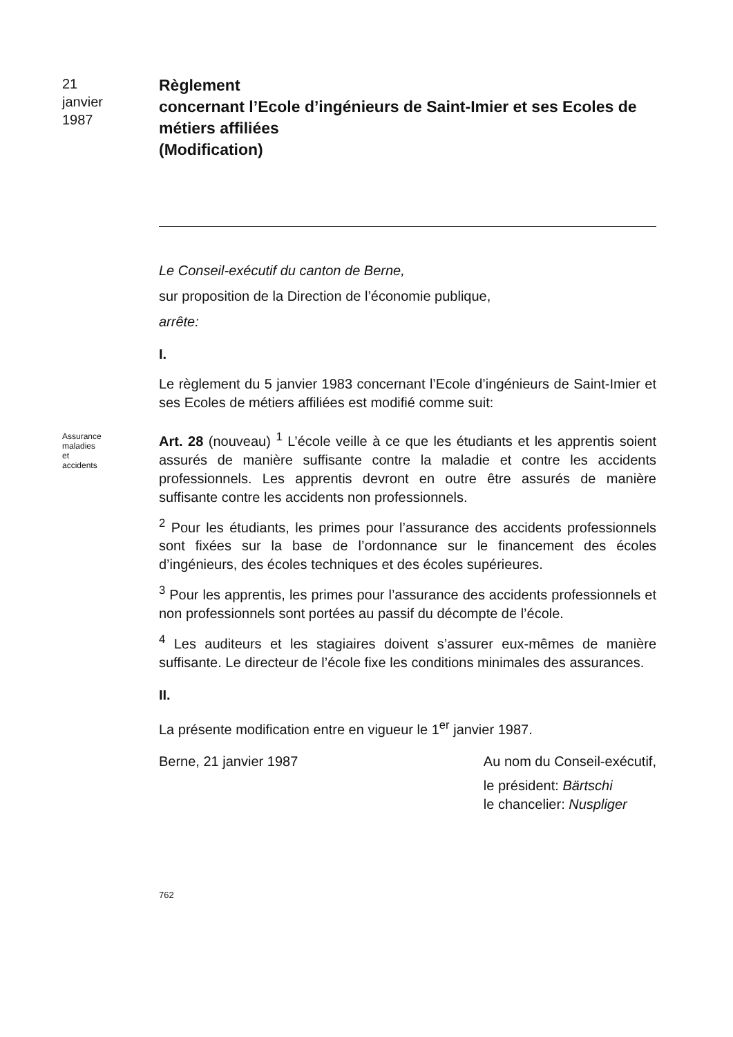21
janvier
1987
Règlement
concernant l’Ecole d’ingénieurs de Saint-Imier et ses Ecoles de métiers affiliées
(Modification)
Le Conseil-exécutif du canton de Berne,
sur proposition de la Direction de l’économie publique,
arrête:
I.
Le règlement du 5 janvier 1983 concernant l’Ecole d’ingénieurs de Saint-Imier et ses Ecoles de métiers affiliées est modifié comme suit:
Assurance maladies et accidents
Art. 28 (nouveau) <sup>1</sup> L’école veille à ce que les étudiants et les apprentis soient assurés de manière suffisante contre la maladie et contre les accidents professionnels. Les apprentis devront en outre être assurés de manière suffisante contre les accidents non professionnels.
<sup>2</sup> Pour les étudiants, les primes pour l’assurance des accidents professionnels sont fixées sur la base de l’ordonnance sur le financement des écoles d’ingénieurs, des écoles techniques et des écoles supérieures.
<sup>3</sup> Pour les apprentis, les primes pour l’assurance des accidents professionnels et non professionnels sont portées au passif du décompte de l’école.
<sup>4</sup> Les auditeurs et les stagiaires doivent s’assurer eux-mêmes de manière suffisante. Le directeur de l’école fixe les conditions minimales des assurances.
II.
La présente modification entre en vigueur le 1<sup>er</sup> janvier 1987.
Berne, 21 janvier 1987 Au nom du Conseil-exécutif,
le président: Bärtschi
le chancelier: Nuspliger
762